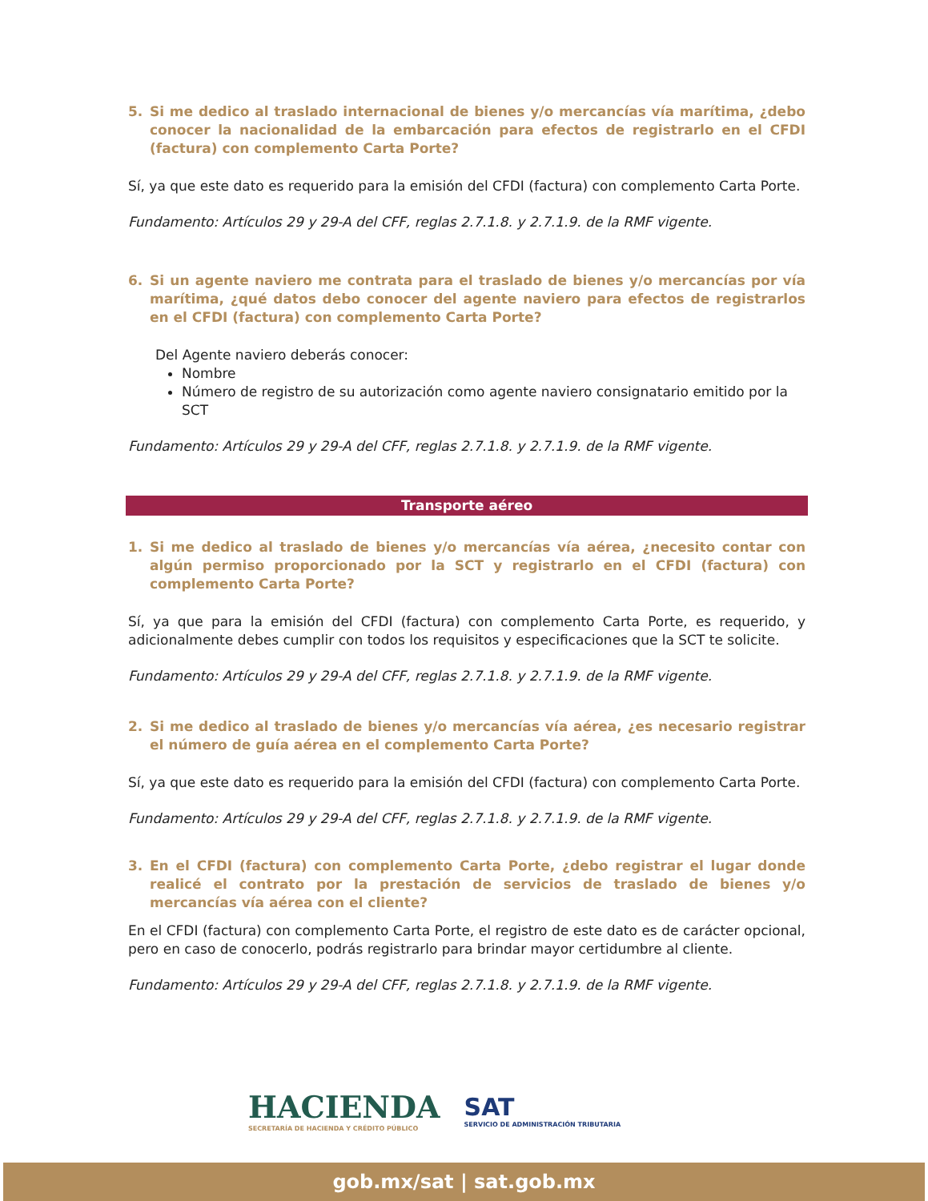5. Si me dedico al traslado internacional de bienes y/o mercancías vía marítima, ¿debo conocer la nacionalidad de la embarcación para efectos de registrarlo en el CFDI (factura) con complemento Carta Porte?
Sí, ya que este dato es requerido para la emisión del CFDI (factura) con complemento Carta Porte.
Fundamento: Artículos 29 y 29-A del CFF, reglas 2.7.1.8. y 2.7.1.9. de la RMF vigente.
6. Si un agente naviero me contrata para el traslado de bienes y/o mercancías por vía marítima, ¿qué datos debo conocer del agente naviero para efectos de registrarlos en el CFDI (factura) con complemento Carta Porte?
Del Agente naviero deberás conocer:
Nombre
Número de registro de su autorización como agente naviero consignatario emitido por la SCT
Fundamento: Artículos 29 y 29-A del CFF, reglas 2.7.1.8. y 2.7.1.9. de la RMF vigente.
Transporte aéreo
1. Si me dedico al traslado de bienes y/o mercancías vía aérea, ¿necesito contar con algún permiso proporcionado por la SCT y registrarlo en el CFDI (factura) con complemento Carta Porte?
Sí, ya que para la emisión del CFDI (factura) con complemento Carta Porte, es requerido, y adicionalmente debes cumplir con todos los requisitos y especificaciones que la SCT te solicite.
Fundamento: Artículos 29 y 29-A del CFF, reglas 2.7.1.8. y 2.7.1.9. de la RMF vigente.
2. Si me dedico al traslado de bienes y/o mercancías vía aérea, ¿es necesario registrar el número de guía aérea en el complemento Carta Porte?
Sí, ya que este dato es requerido para la emisión del CFDI (factura) con complemento Carta Porte.
Fundamento: Artículos 29 y 29-A del CFF, reglas 2.7.1.8. y 2.7.1.9. de la RMF vigente.
3. En el CFDI (factura) con complemento Carta Porte, ¿debo registrar el lugar donde realicé el contrato por la prestación de servicios de traslado de bienes y/o mercancías vía aérea con el cliente?
En el CFDI (factura) con complemento Carta Porte, el registro de este dato es de carácter opcional, pero en caso de conocerlo, podrás registrarlo para brindar mayor certidumbre al cliente.
Fundamento: Artículos 29 y 29-A del CFF, reglas 2.7.1.8. y 2.7.1.9. de la RMF vigente.
HACIENDA
SECRETARÍA DE HACIENDA Y CRÉDITO PÚBLICO
SAT
SERVICIO DE ADMINISTRACIÓN TRIBUTARIA
gob.mx/sat | sat.gob.mx